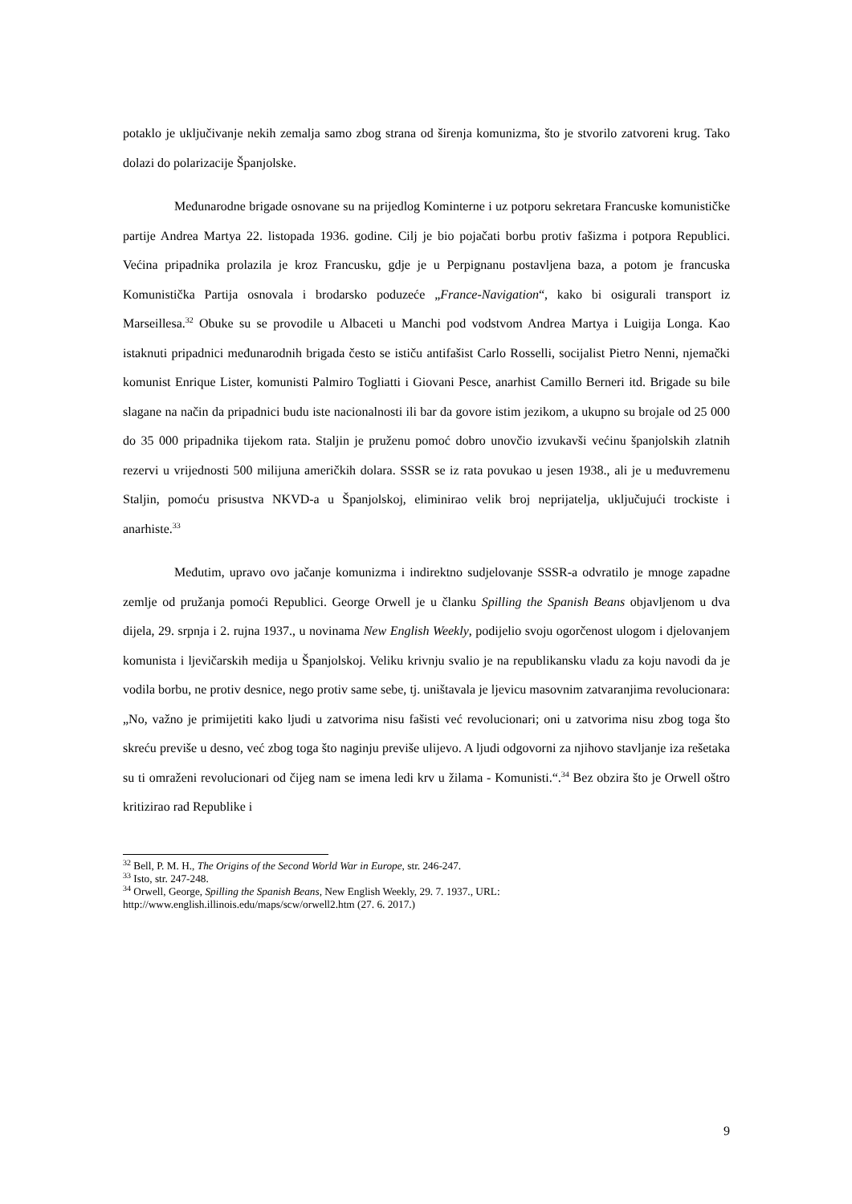potaklo je uključivanje nekih zemalja samo zbog strana od širenja komunizma, što je stvorilo zatvoreni krug. Tako dolazi do polarizacije Španjolske.
Međunarodne brigade osnovane su na prijedlog Kominterne i uz potporu sekretara Francuske komunističke partije Andrea Martya 22. listopada 1936. godine. Cilj je bio pojačati borbu protiv fašizma i potpora Republici. Većina pripadnika prolazila je kroz Francusku, gdje je u Perpignanu postavljena baza, a potom je francuska Komunistička Partija osnovala i brodarsko poduzeće „France-Navigation“, kako bi osigurali transport iz Marseillesa.<sup>32</sup> Obuke su se provodile u Albaceti u Manchi pod vodstvom Andrea Martya i Luigija Longa. Kao istaknuti pripadnici međunarodnih brigada često se ističu antifašist Carlo Rosselli, socijalist Pietro Nenni, njemački komunist Enrique Lister, komunisti Palmiro Togliatti i Giovani Pesce, anarhist Camillo Berneri itd. Brigade su bile slagane na način da pripadnici budu iste nacionalnosti ili bar da govore istim jezikom, a ukupno su brojale od 25 000 do 35 000 pripadnika tijekom rata. Staljin je pruženu pomoć dobro unovčio izvukavši većinu španjolskih zlatnih rezervi u vrijednosti 500 milijuna američkih dolara. SSSR se iz rata povukao u jesen 1938., ali je u međuvremenu Staljin, pomoću prisustva NKVD-a u Španjolskoj, eliminirao velik broj neprijatelja, uključujući trockiste i anarhiste.<sup>33</sup>
Međutim, upravo ovo jačanje komunizma i indirektno sudjelovanje SSSR-a odvratilo je mnoge zapadne zemlje od pružanja pomoći Republici. George Orwell je u članku Spilling the Spanish Beans objavljenom u dva dijela, 29. srpnja i 2. rujna 1937., u novinama New English Weekly, podijelio svoju ogorčenost ulogom i djelovanjem komunista i ljevičarskih medija u Španjolskoj. Veliku krivnju svalio je na republikansku vladu za koju navodi da je vodila borbu, ne protiv desnice, nego protiv same sebe, tj. uništavala je ljevicu masovnim zatvaranjima revolucionara: „No, važno je primijetiti kako ljudi u zatvorima nisu fašisti već revolucionari; oni u zatvorima nisu zbog toga što skreću previše u desno, već zbog toga što naginju previše ulijevo. A ljudi odgovorni za njihovo stavljanje iza rešetaka su ti omraženi revolucionari od čijeg nam se imena ledi krv u žilama - Komunisti.“.<sup>34</sup> Bez obzira što je Orwell oštro kritizirao rad Republike i
<sup>32</sup> Bell, P. M. H., The Origins of the Second World War in Europe, str. 246-247.
<sup>33</sup> Isto, str. 247-248.
<sup>34</sup> Orwell, George, Spilling the Spanish Beans, New English Weekly, 29. 7. 1937., URL: http://www.english.illinois.edu/maps/scw/orwell2.htm (27. 6. 2017.)
9